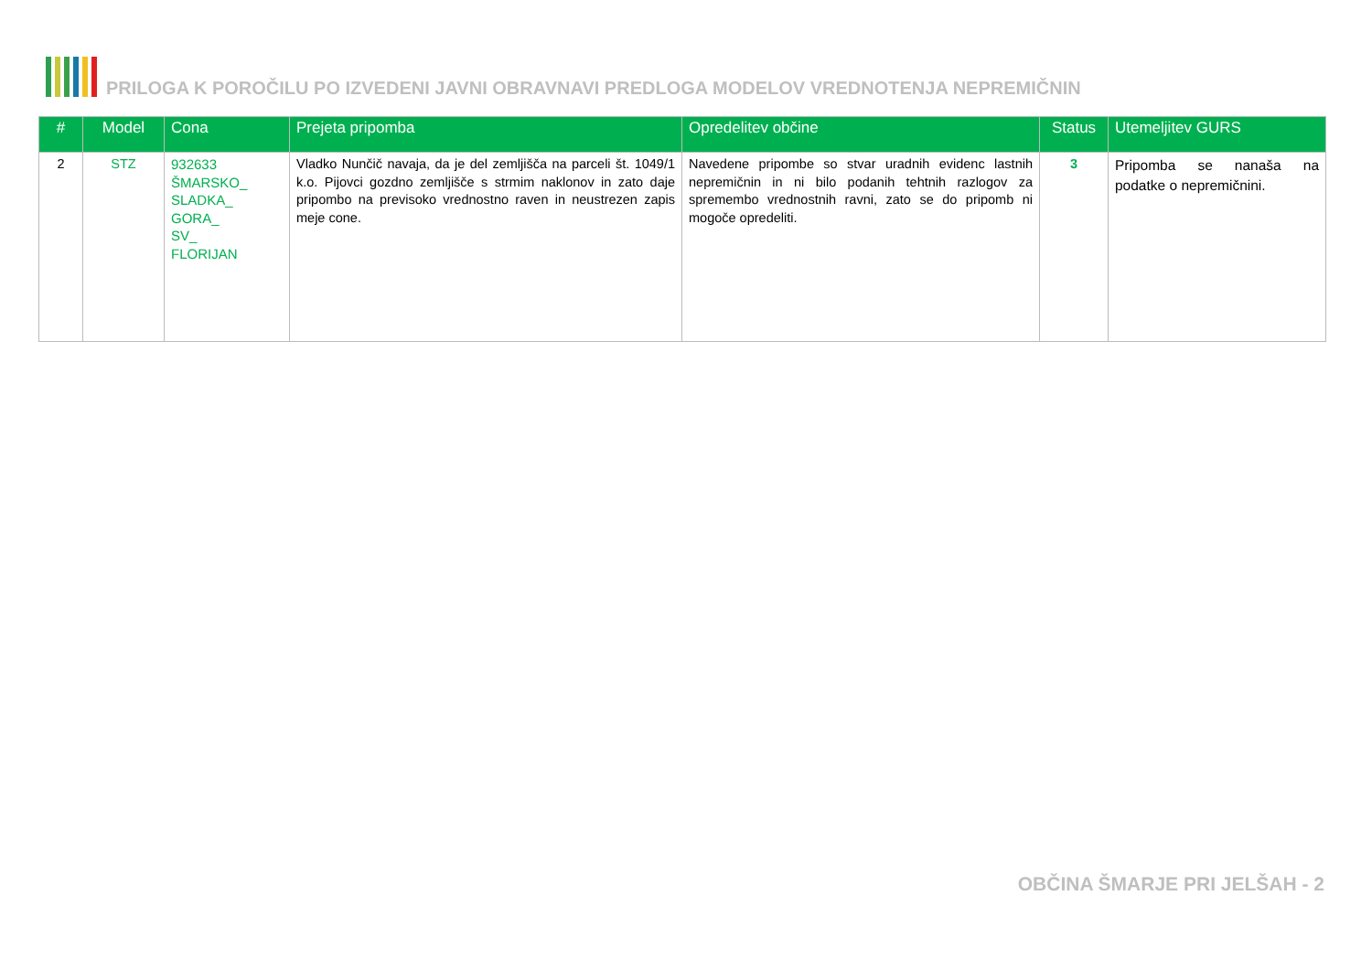PRILOGA K POROČILU PO IZVEDENI JAVNI OBRAVNAVI PREDLOGA MODELOV VREDNOTENJA NEPREMIČNIN
| # | Model | Cona | Prejeta pripomba | Opredelitev občine | Status | Utemeljitev GURS |
| --- | --- | --- | --- | --- | --- | --- |
| 2 | STZ | 932633 ŠMARSKO_ SLADKA_ GORA_ SV_ FLORIJAN | Vladko Nunčič navaja, da je del zemljišča na parceli št. 1049/1 k.o. Pijovci gozdno zemljišče s strmim naklonov in zato daje pripombo na previsoko vrednostno raven in neustrezen zapis meje cone. | Navedene pripombe so stvar uradnih evidenc lastnih nepremičnin in ni bilo podanih tehtnih razlogov za spremembo vrednostnih ravni, zato se do pripomb ni mogoče opredeliti. | 3 | Pripomba se nanaša na podatke o nepremičnini. |
OBČINA ŠMARJE PRI JELŠAH - 2